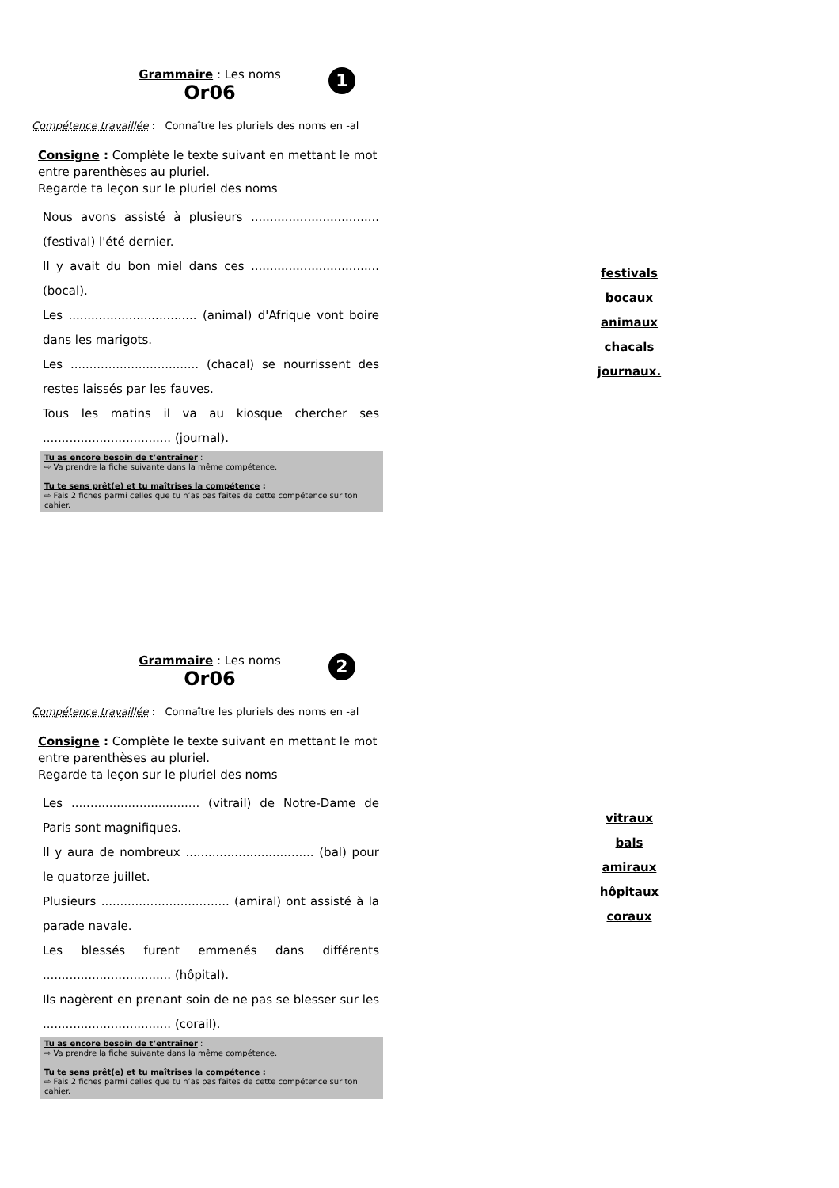Grammaire : Les noms
Or06
Compétence travaillée : Connaître les pluriels des noms en -al
Consigne : Complète le texte suivant en mettant le mot entre parenthèses au pluriel.
Regarde ta leçon sur le pluriel des noms
Nous avons assisté à plusieurs .................................. (festival) l'été dernier.
Il y avait du bon miel dans ces .................................. (bocal).
Les .................................. (animal) d'Afrique vont boire dans les marigots.
Les .................................. (chacal) se nourrissent des restes laissés par les fauves.
Tous les matins il va au kiosque chercher ses .................................. (journal).
Tu as encore besoin de t’entraîner :
⇨ Va prendre la fiche suivante dans la même compétence.
Tu te sens prêt(e) et tu maîtrises la compétence :
⇨ Fais 2 fiches parmi celles que tu n’as pas faites de cette compétence sur ton cahier.
1
festivals
bocaux
animaux
chacals
journaux.
Grammaire : Les noms
Or06
Compétence travaillée : Connaître les pluriels des noms en -al
Consigne : Complète le texte suivant en mettant le mot entre parenthèses au pluriel.
Regarde ta leçon sur le pluriel des noms
Les .................................. (vitrail) de Notre-Dame de Paris sont magnifiques.
Il y aura de nombreux .................................. (bal) pour le quatorze juillet.
Plusieurs .................................. (amiral) ont assisté à la parade navale.
Les blessés furent emmenés dans différents .................................. (hôpital).
Ils nagèrent en prenant soin de ne pas se blesser sur les .................................. (corail).
Tu as encore besoin de t’entraîner :
⇨ Va prendre la fiche suivante dans la même compétence.
Tu te sens prêt(e) et tu maîtrises la compétence :
⇨ Fais 2 fiches parmi celles que tu n’as pas faites de cette compétence sur ton cahier.
2
vitraux
bals
amiraux
hôpitaux
coraux